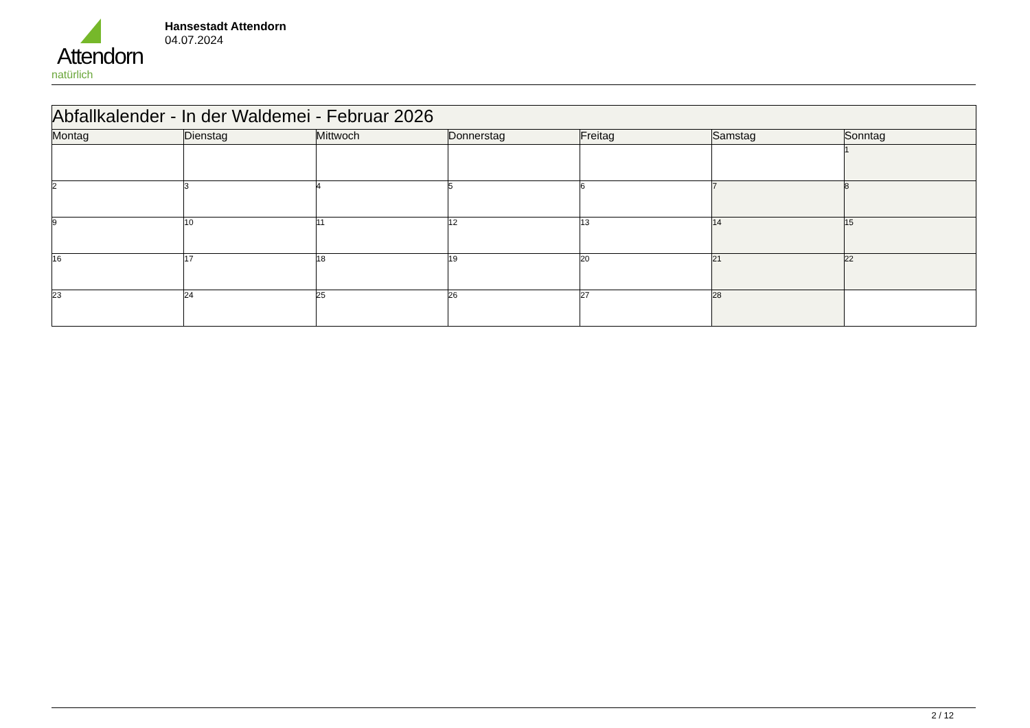Attendorn
natürlich
Hansestadt Attendorn
04.07.2024
| Abfallkalender - In der Waldemei - Februar 2026 | | | | | | |
| Montag | Dienstag | Mittwoch | Donnerstag | Freitag | Samstag | Sonntag |
| | | | | | | 1 |
| 2 | 3 | 4 | 5 | 6 | 7 | 8 |
| 9 | 10 | 11 | 12 | 13 | 14 | 15 |
| 16 | 17 | 18 | 19 | 20 | 21 | 22 |
| 23 | 24 | 25 | 26 | 27 | 28 | |
2 / 12